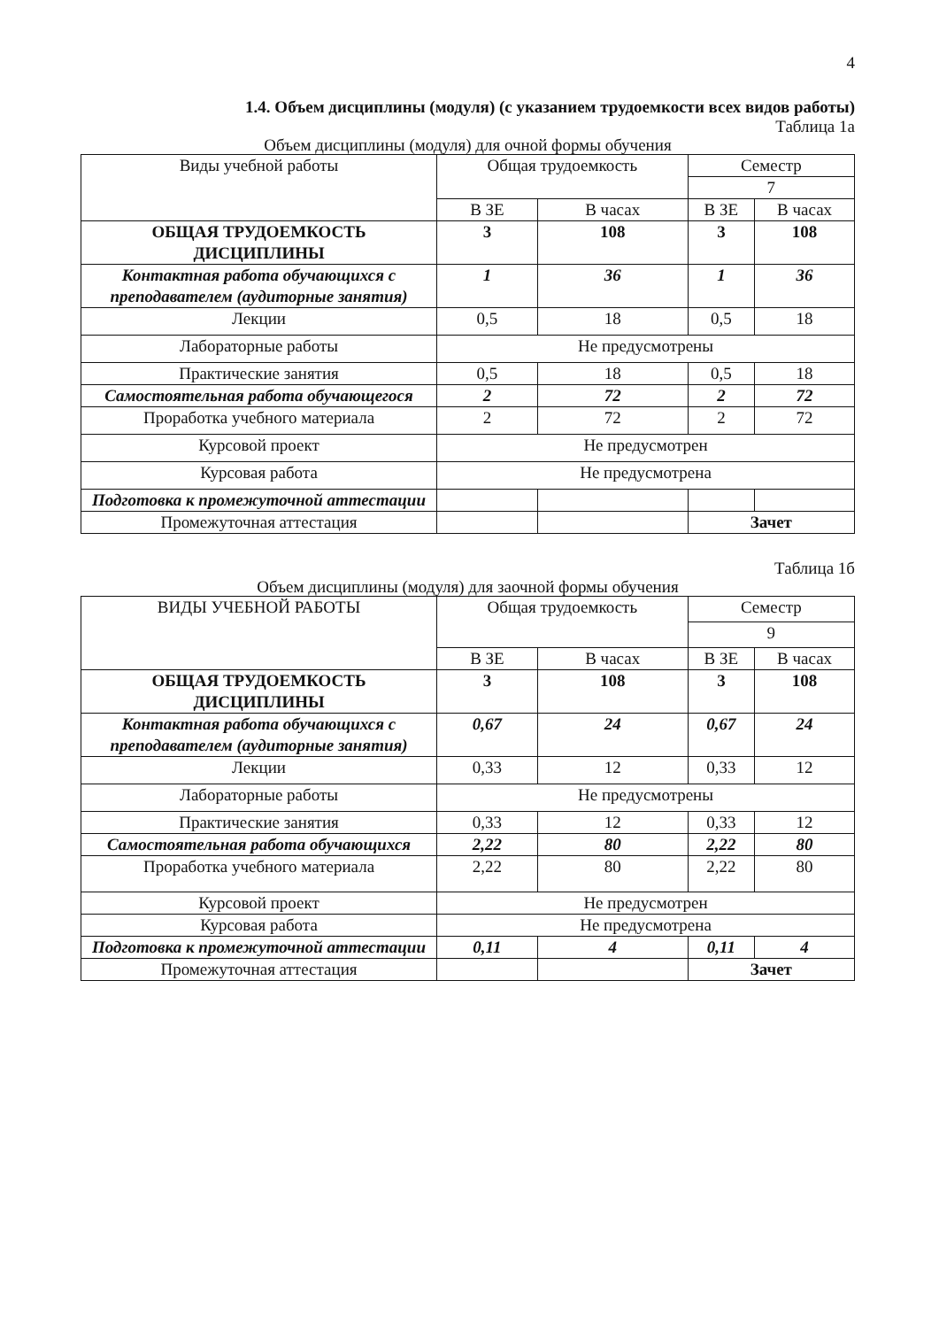4
1.4. Объем дисциплины (модуля) (с указанием трудоемкости всех видов работы)
Таблица 1а
Объем дисциплины (модуля) для очной формы обучения
| Виды учебной работы | Общая трудоемкость | | Семестр | |
| --- | --- | --- | --- | --- |
| | | | 7 | |
| | В ЗЕ | В часах | В ЗЕ | В часах |
| ОБЩАЯ ТРУДОЕМКОСТЬ ДИСЦИПЛИНЫ | 3 | 108 | 3 | 108 |
| Контактная работа обучающихся с преподавателем (аудиторные занятия) | 1 | 36 | 1 | 36 |
| Лекции | 0,5 | 18 | 0,5 | 18 |
| Лабораторные работы | Не предусмотрены | | | |
| Практические занятия | 0,5 | 18 | 0,5 | 18 |
| Самостоятельная работа обучающегося | 2 | 72 | 2 | 72 |
| Проработка учебного материала | 2 | 72 | 2 | 72 |
| Курсовой проект | Не предусмотрен | | | |
| Курсовая работа | Не предусмотрена | | | |
| Подготовка к промежуточной аттестации | | | | |
| Промежуточная аттестация | | | Зачет | |
Таблица 1б
Объем дисциплины (модуля) для заочной формы обучения
| ВИДЫ УЧЕБНОЙ РАБОТЫ | Общая трудоемкость | | Семестр | |
| --- | --- | --- | --- | --- |
| | | | 9 | |
| | В ЗЕ | В часах | В ЗЕ | В часах |
| ОБЩАЯ ТРУДОЕМКОСТЬ ДИСЦИПЛИНЫ | 3 | 108 | 3 | 108 |
| Контактная работа обучающихся с преподавателем (аудиторные занятия) | 0,67 | 24 | 0,67 | 24 |
| Лекции | 0,33 | 12 | 0,33 | 12 |
| Лабораторные работы | Не предусмотрены | | | |
| Практические занятия | 0,33 | 12 | 0,33 | 12 |
| Самостоятельная работа обучающихся | 2,22 | 80 | 2,22 | 80 |
| Проработка учебного материала | 2,22 | 80 | 2,22 | 80 |
| Курсовой проект | Не предусмотрен | | | |
| Курсовая работа | Не предусмотрена | | | |
| Подготовка к промежуточной аттестации | 0,11 | 4 | 0,11 | 4 |
| Промежуточная аттестация | | | Зачет | |